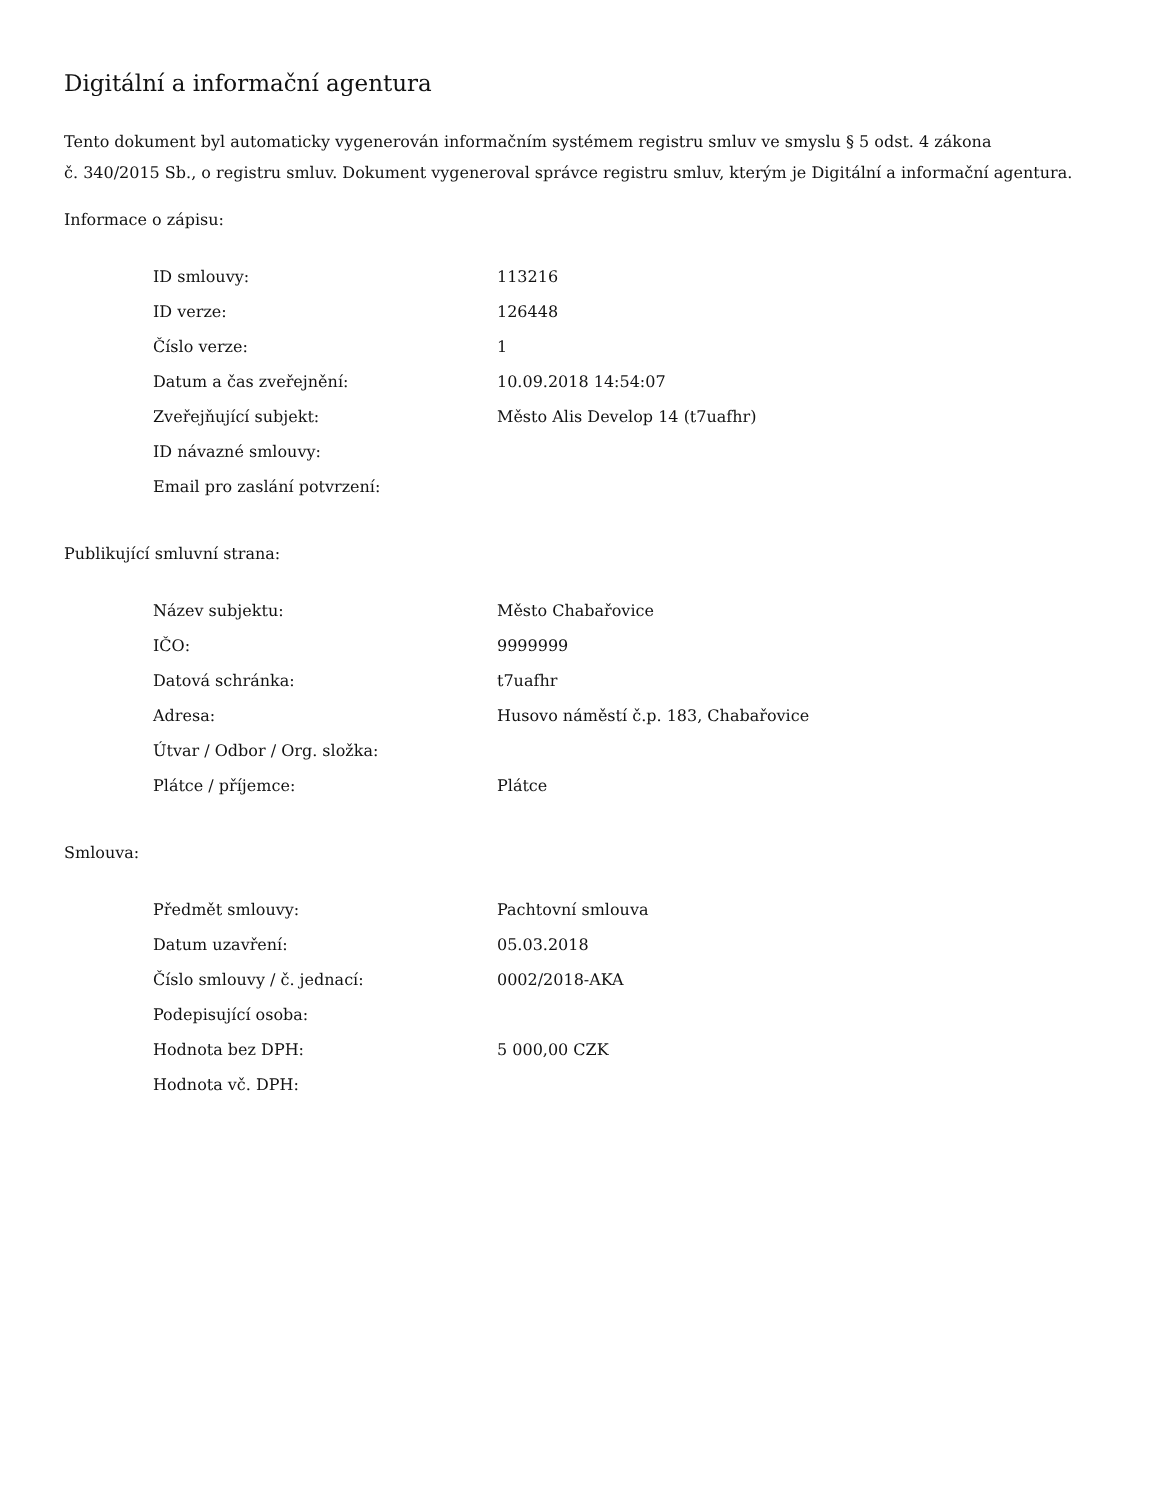Digitální a informační agentura
Tento dokument byl automaticky vygenerován informačním systémem registru smluv ve smyslu § 5 odst. 4 zákona
č. 340/2015 Sb., o registru smluv. Dokument vygeneroval správce registru smluv, kterým je Digitální a informační agentura.
Informace o zápisu:
| ID smlouvy: | 113216 |
| ID verze: | 126448 |
| Číslo verze: | 1 |
| Datum a čas zveřejnění: | 10.09.2018 14:54:07 |
| Zveřejňující subjekt: | Město Alis Develop 14 (t7uafhr) |
| ID návazné smlouvy: | |
| Email pro zaslání potvrzení: | |
Publikující smluvní strana:
| Název subjektu: | Město Chabařovice |
| IČO: | 9999999 |
| Datová schránka: | t7uafhr |
| Adresa: | Husovo náměstí č.p. 183, Chabařovice |
| Útvar / Odbor / Org. složka: | |
| Plátce / příjemce: | Plátce |
Smlouva:
| Předmět smlouvy: | Pachtovní smlouva |
| Datum uzavření: | 05.03.2018 |
| Číslo smlouvy / č. jednací: | 0002/2018-AKA |
| Podepisující osoba: | |
| Hodnota bez DPH: | 5 000,00 CZK |
| Hodnota vč. DPH: | |